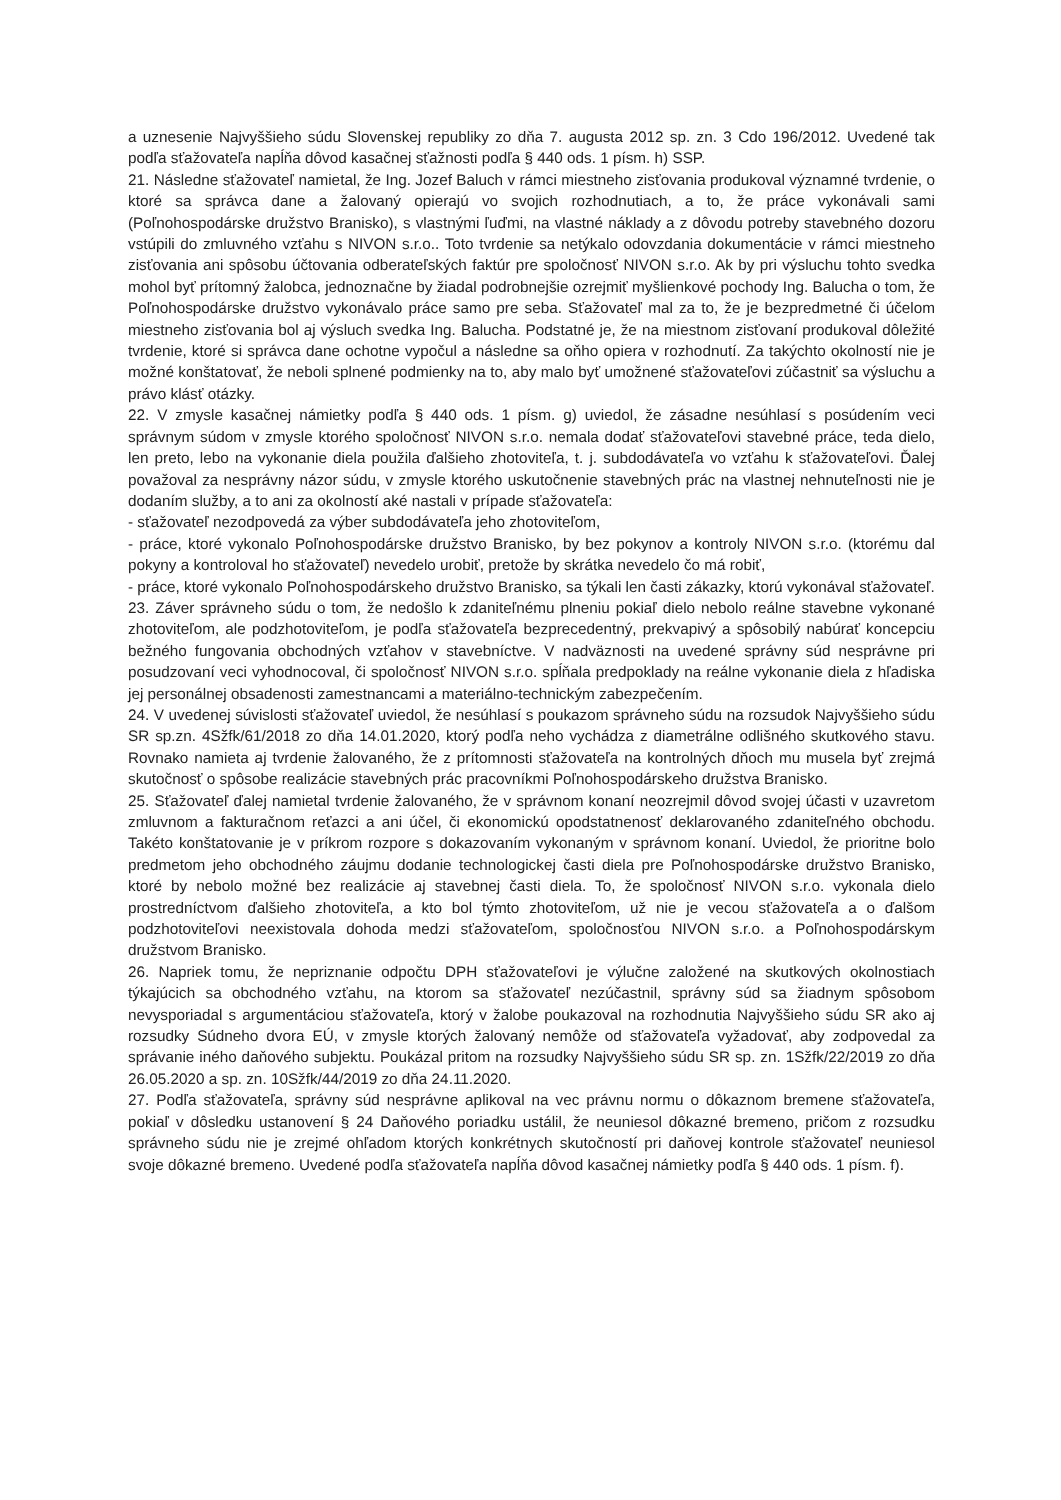a uznesenie Najvyššieho súdu Slovenskej republiky zo dňa 7. augusta 2012 sp. zn. 3 Cdo 196/2012. Uvedené tak podľa sťažovateľa napĺňa dôvod kasačnej sťažnosti podľa § 440 ods. 1 písm. h) SSP.
21. Následne sťažovateľ namietal, že Ing. Jozef Baluch v rámci miestneho zisťovania produkoval významné tvrdenie, o ktoré sa správca dane a žalovaný opierajú vo svojich rozhodnutiach, a to, že práce vykonávali sami (Poľnohospodárske družstvo Branisko), s vlastnými ľuďmi, na vlastné náklady a z dôvodu potreby stavebného dozoru vstúpili do zmluvného vzťahu s NIVON s.r.o.. Toto tvrdenie sa netýkalo odovzdania dokumentácie v rámci miestneho zisťovania ani spôsobu účtovania odberateľských faktúr pre spoločnosť NIVON s.r.o. Ak by pri výsluchu tohto svedka mohol byť prítomný žalobca, jednoznačne by žiadal podrobnejšie ozrejmiť myšlienkové pochody Ing. Balucha o tom, že Poľnohospodárske družstvo vykonávalo práce samo pre seba. Sťažovateľ mal za to, že je bezpredmetné či účelom miestneho zisťovania bol aj výsluch svedka Ing. Balucha. Podstatné je, že na miestnom zisťovaní produkoval dôležité tvrdenie, ktoré si správca dane ochotne vypočul a následne sa oňho opiera v rozhodnutí. Za takýchto okolností nie je možné konštatovať, že neboli splnené podmienky na to, aby malo byť umožnené sťažovateľovi zúčastniť sa výsluchu a právo klásť otázky.
22. V zmysle kasačnej námietky podľa § 440 ods. 1 písm. g) uviedol, že zásadne nesúhlasí s posúdením veci správnym súdom v zmysle ktorého spoločnosť NIVON s.r.o. nemala dodať sťažovateľovi stavebné práce, teda dielo, len preto, lebo na vykonanie diela použila ďalšieho zhotoviteľa, t. j. subdodávateľa vo vzťahu k sťažovateľovi. Ďalej považoval za nesprávny názor súdu, v zmysle ktorého uskutočnenie stavebných prác na vlastnej nehnuteľnosti nie je dodaním služby, a to ani za okolností aké nastali v prípade sťažovateľa:
- sťažovateľ nezodpovedá za výber subdodávateľa jeho zhotoviteľom,
- práce, ktoré vykonalo Poľnohospodárske družstvo Branisko, by bez pokynov a kontroly NIVON s.r.o. (ktorému dal pokyny a kontroloval ho sťažovateľ) nevedelo urobiť, pretože by skrátka nevedelo čo má robiť,
- práce, ktoré vykonalo Poľnohospodárskeho družstvo Branisko, sa týkali len časti zákazky, ktorú vykonával sťažovateľ.
23. Záver správneho súdu o tom, že nedošlo k zdaniteľnému plneniu pokiaľ dielo nebolo reálne stavebne vykonané zhotoviteľom, ale podzhotoviteľom, je podľa sťažovateľa bezprecedentný, prekvapivý a spôsobilý nabúrať koncepciu bežného fungovania obchodných vzťahov v stavebníctve. V nadväznosti na uvedené správny súd nesprávne pri posudzovaní veci vyhodnocoval, či spoločnosť NIVON s.r.o. spĺňala predpoklady na reálne vykonanie diela z hľadiska jej personálnej obsadenosti zamestnancami a materiálno-technickým zabezpečením.
24. V uvedenej súvislosti sťažovateľ uviedol, že nesúhlasí s poukazom správneho súdu na rozsudok Najvyššieho súdu SR sp.zn. 4Sžfk/61/2018 zo dňa 14.01.2020, ktorý podľa neho vychádza z diametrálne odlišného skutkového stavu. Rovnako namieta aj tvrdenie žalovaného, že z prítomnosti sťažovateľa na kontrolných dňoch mu musela byť zrejmá skutočnosť o spôsobe realizácie stavebných prác pracovníkmi Poľnohospodárskeho družstva Branisko.
25. Sťažovateľ ďalej namietal tvrdenie žalovaného, že v správnom konaní neozrejmil dôvod svojej účasti v uzavretom zmluvnom a fakturačnom reťazci a ani účel, či ekonomickú opodstatnenosť deklarovaného zdaniteľného obchodu. Takéto konštatovanie je v príkrom rozpore s dokazovaním vykonaným v správnom konaní. Uviedol, že prioritne bolo predmetom jeho obchodného záujmu dodanie technologickej časti diela pre Poľnohospodárske družstvo Branisko, ktoré by nebolo možné bez realizácie aj stavebnej časti diela. To, že spoločnosť NIVON s.r.o. vykonala dielo prostredníctvom ďalšieho zhotoviteľa, a kto bol týmto zhotoviteľom, už nie je vecou sťažovateľa a o ďalšom podzhotoviteľovi neexistovala dohoda medzi sťažovateľom, spoločnosťou NIVON s.r.o. a Poľnohospodárskym družstvom Branisko.
26. Napriek tomu, že nepriznanie odpočtu DPH sťažovateľovi je výlučne založené na skutkových okolnostiach týkajúcich sa obchodného vzťahu, na ktorom sa sťažovateľ nezúčastnil, správny súd sa žiadnym spôsobom nevysporiadal s argumentáciou sťažovateľa, ktorý v žalobe poukazoval na rozhodnutia Najvyššieho súdu SR ako aj rozsudky Súdneho dvora EÚ, v zmysle ktorých žalovaný nemôže od sťažovateľa vyžadovať, aby zodpovedal za správanie iného daňového subjektu. Poukázal pritom na rozsudky Najvyššieho súdu SR sp. zn. 1Sžfk/22/2019 zo dňa 26.05.2020 a sp. zn. 10Sžfk/44/2019 zo dňa 24.11.2020.
27. Podľa sťažovateľa, správny súd nesprávne aplikoval na vec právnu normu o dôkaznom bremene sťažovateľa, pokiaľ v dôsledku ustanovení § 24 Daňového poriadku ustálil, že neuniesol dôkazné bremeno, pričom z rozsudku správneho súdu nie je zrejmé ohľadom ktorých konkrétnych skutočností pri daňovej kontrole sťažovateľ neuniesol svoje dôkazné bremeno. Uvedené podľa sťažovateľa napĺňa dôvod kasačnej námietky podľa § 440 ods. 1 písm. f).